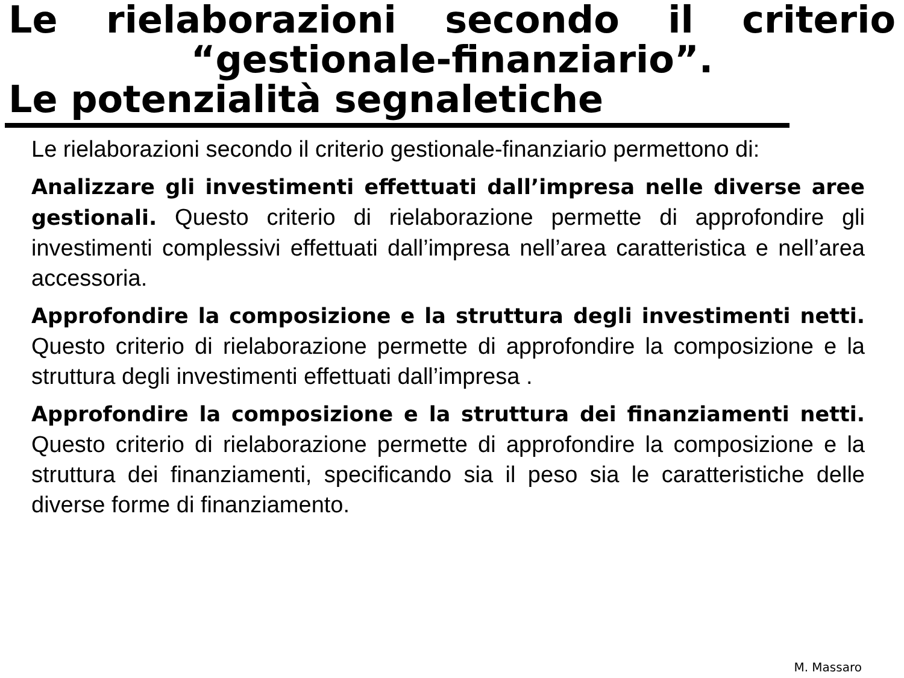Le rielaborazioni secondo il criterio
“gestionale-finanziario”.
Le potenzialità segnaletiche
Le rielaborazioni secondo il criterio gestionale-finanziario permettono di:
Analizzare gli investimenti effettuati dall’impresa nelle diverse aree gestionali. Questo criterio di rielaborazione permette di approfondire gli investimenti complessivi effettuati dall’impresa nell’area caratteristica e nell’area accessoria.
Approfondire la composizione e la struttura degli investimenti netti. Questo criterio di rielaborazione permette di approfondire la composizione e la struttura degli investimenti effettuati dall’impresa .
Approfondire la composizione e la struttura dei finanziamenti netti. Questo criterio di rielaborazione permette di approfondire la composizione e la struttura dei finanziamenti, specificando sia il peso sia le caratteristiche delle diverse forme di finanziamento.
M. Massaro